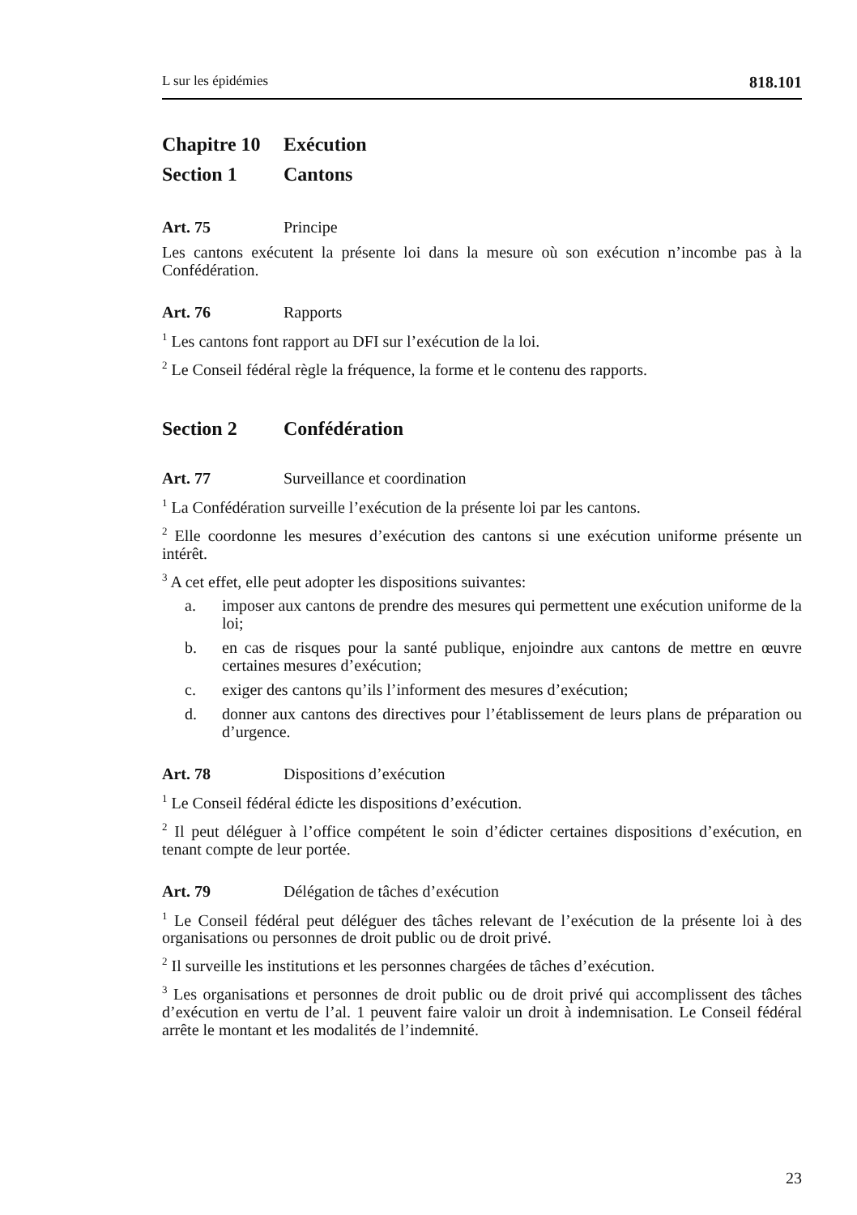L sur les épidémies 818.101
Chapitre 10 Exécution
Section 1 Cantons
Art. 75 Principe
Les cantons exécutent la présente loi dans la mesure où son exécution n’incombe pas à la Confédération.
Art. 76 Rapports
<sup>1</sup> Les cantons font rapport au DFI sur l’exécution de la loi.
<sup>2</sup> Le Conseil fédéral règle la fréquence, la forme et le contenu des rapports.
Section 2 Confédération
Art. 77 Surveillance et coordination
<sup>1</sup> La Confédération surveille l’exécution de la présente loi par les cantons.
<sup>2</sup> Elle coordonne les mesures d’exécution des cantons si une exécution uniforme présente un intérêt.
<sup>3</sup> A cet effet, elle peut adopter les dispositions suivantes:
a. imposer aux cantons de prendre des mesures qui permettent une exécution uniforme de la loi;
b. en cas de risques pour la santé publique, enjoindre aux cantons de mettre en œuvre certaines mesures d’exécution;
c. exiger des cantons qu’ils l’informent des mesures d’exécution;
d. donner aux cantons des directives pour l’établissement de leurs plans de préparation ou d’urgence.
Art. 78 Dispositions d’exécution
<sup>1</sup> Le Conseil fédéral édicte les dispositions d’exécution.
<sup>2</sup> Il peut déléguer à l’office compétent le soin d’édicter certaines dispositions d’exécution, en tenant compte de leur portée.
Art. 79 Délégation de tâches d’exécution
<sup>1</sup> Le Conseil fédéral peut déléguer des tâches relevant de l’exécution de la présente loi à des organisations ou personnes de droit public ou de droit privé.
<sup>2</sup> Il surveille les institutions et les personnes chargées de tâches d’exécution.
<sup>3</sup> Les organisations et personnes de droit public ou de droit privé qui accomplissent des tâches d’exécution en vertu de l’al. 1 peuvent faire valoir un droit à indemnisation. Le Conseil fédéral arrête le montant et les modalités de l’indemnité.
23